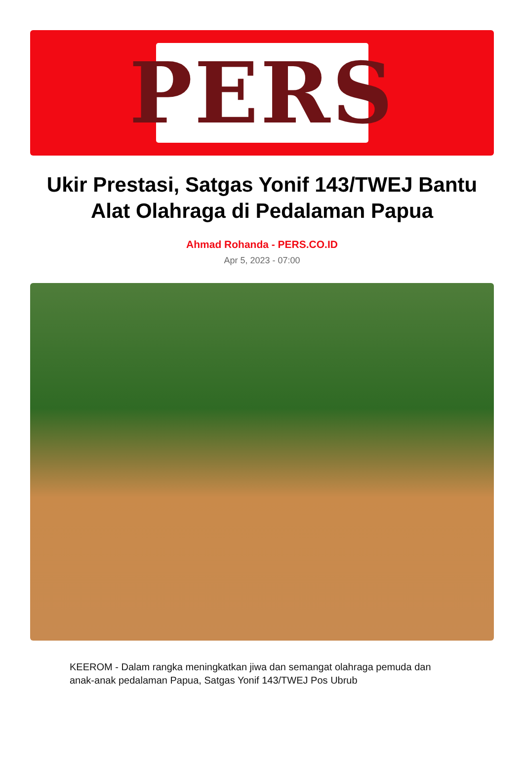PERS
Ukir Prestasi, Satgas Yonif 143/TWEJ Bantu Alat Olahraga di Pedalaman Papua
Ahmad Rohanda - PERS.CO.ID
Apr 5, 2023 - 07:00
KEEROM - Dalam rangka meningkatkan jiwa dan semangat olahraga pemuda dan anak-anak pedalaman Papua, Satgas Yonif 143/TWEJ Pos Ubrub